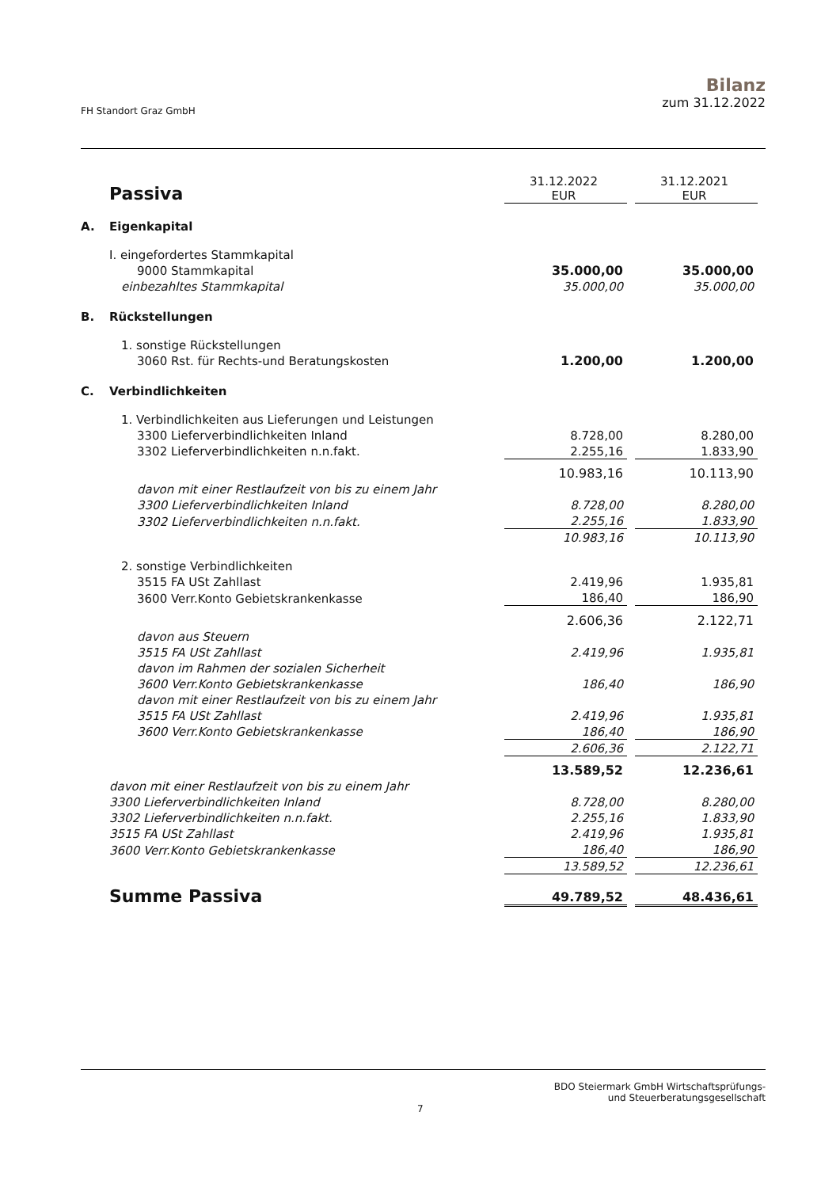FH Standort Graz GmbH
Bilanz
zum 31.12.2022
| | Passiva | 31.12.2022 EUR | | 31.12.2021 EUR |
| A. | Eigenkapital | | | |
| | I. eingefordertes Stammkapital | | | |
| | 9000 Stammkapital | 35.000,00 | | 35.000,00 |
| | einbezahltes Stammkapital | 35.000,00 | | 35.000,00 |
| B. | Rückstellungen | | | |
| | 1. sonstige Rückstellungen | | | |
| | 3060 Rst. für Rechts-und Beratungskosten | 1.200,00 | | 1.200,00 |
| C. | Verbindlichkeiten | | | |
| | 1. Verbindlichkeiten aus Lieferungen und Leistungen | | | |
| | 3300 Lieferverbindlichkeiten Inland | 8.728,00 | | 8.280,00 |
| | 3302 Lieferverbindlichkeiten n.n.fakt. | 2.255,16 | | 1.833,90 |
| | | 10.983,16 | | 10.113,90 |
| | davon mit einer Restlaufzeit von bis zu einem Jahr | | | |
| | 3300 Lieferverbindlichkeiten Inland | 8.728,00 | | 8.280,00 |
| | 3302 Lieferverbindlichkeiten n.n.fakt. | 2.255,16 | | 1.833,90 |
| | | 10.983,16 | | 10.113,90 |
| | 2. sonstige Verbindlichkeiten | | | |
| | 3515 FA USt Zahllast | 2.419,96 | | 1.935,81 |
| | 3600 Verr.Konto Gebietskrankenkasse | 186,40 | | 186,90 |
| | | 2.606,36 | | 2.122,71 |
| | davon aus Steuern | | | |
| | 3515 FA USt Zahllast | 2.419,96 | | 1.935,81 |
| | davon im Rahmen der sozialen Sicherheit | | | |
| | 3600 Verr.Konto Gebietskrankenkasse | 186,40 | | 186,90 |
| | davon mit einer Restlaufzeit von bis zu einem Jahr | | | |
| | 3515 FA USt Zahllast | 2.419,96 | | 1.935,81 |
| | 3600 Verr.Konto Gebietskrankenkasse | 186,40 | | 186,90 |
| | | 2.606,36 | | 2.122,71 |
| | | 13.589,52 | | 12.236,61 |
| | davon mit einer Restlaufzeit von bis zu einem Jahr | | | |
| | 3300 Lieferverbindlichkeiten Inland | 8.728,00 | | 8.280,00 |
| | 3302 Lieferverbindlichkeiten n.n.fakt. | 2.255,16 | | 1.833,90 |
| | 3515 FA USt Zahllast | 2.419,96 | | 1.935,81 |
| | 3600 Verr.Konto Gebietskrankenkasse | 186,40 | | 186,90 |
| | | 13.589,52 | | 12.236,61 |
| | Summe Passiva | 49.789,52 | | 48.436,61 |
BDO Steiermark GmbH Wirtschaftsprüfungs-
und Steuerberatungsgesellschaft
7